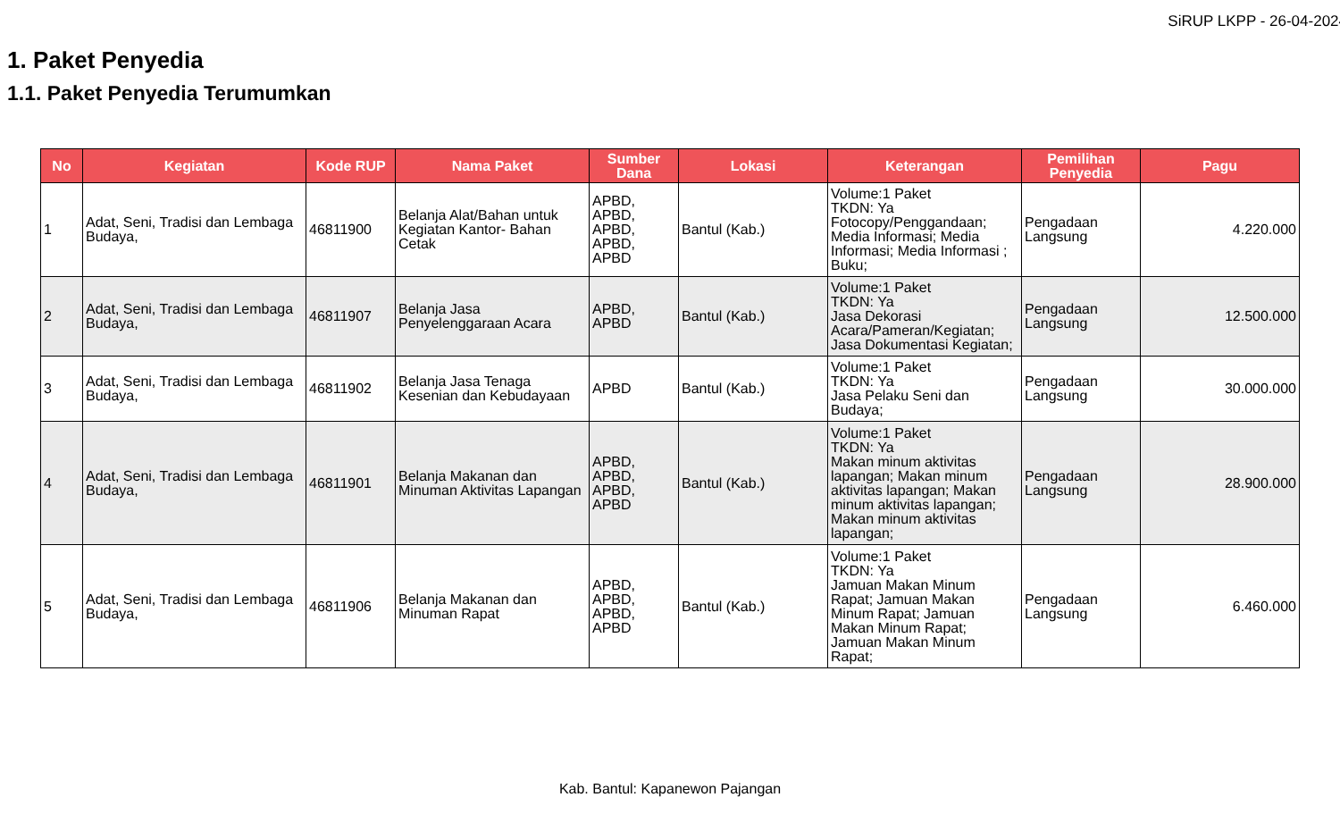SiRUP LKPP - 26-04-2024
1. Paket Penyedia
1.1. Paket Penyedia Terumumkan
| No | Kegiatan | Kode RUP | Nama Paket | Sumber Dana | Lokasi | Keterangan | Pemilihan Penyedia | Pagu |
| --- | --- | --- | --- | --- | --- | --- | --- | --- |
| 1 | Adat, Seni, Tradisi dan Lembaga Budaya, | 46811900 | Belanja Alat/Bahan untuk Kegiatan Kantor- Bahan Cetak | APBD, APBD, APBD, APBD, APBD | Bantul (Kab.) | Volume:1 Paket TKDN: Ya Fotocopy/Penggandaan; Media Informasi; Media Informasi; Media Informasi ; Buku; | Pengadaan Langsung | 4.220.000 |
| 2 | Adat, Seni, Tradisi dan Lembaga Budaya, | 46811907 | Belanja Jasa Penyelenggaraan Acara | APBD, APBD | Bantul (Kab.) | Volume:1 Paket TKDN: Ya Jasa Dekorasi Acara/Pameran/Kegiatan; Jasa Dokumentasi Kegiatan; | Pengadaan Langsung | 12.500.000 |
| 3 | Adat, Seni, Tradisi dan Lembaga Budaya, | 46811902 | Belanja Jasa Tenaga Kesenian dan Kebudayaan | APBD | Bantul (Kab.) | Volume:1 Paket TKDN: Ya Jasa Pelaku Seni dan Budaya; | Pengadaan Langsung | 30.000.000 |
| 4 | Adat, Seni, Tradisi dan Lembaga Budaya, | 46811901 | Belanja Makanan dan Minuman Aktivitas Lapangan | APBD, APBD, APBD, APBD | Bantul (Kab.) | Volume:1 Paket TKDN: Ya Makan minum aktivitas lapangan; Makan minum aktivitas lapangan; Makan minum aktivitas lapangan; Makan minum aktivitas lapangan; | Pengadaan Langsung | 28.900.000 |
| 5 | Adat, Seni, Tradisi dan Lembaga Budaya, | 46811906 | Belanja Makanan dan Minuman Rapat | APBD, APBD, APBD, APBD | Bantul (Kab.) | Volume:1 Paket TKDN: Ya Jamuan Makan Minum Rapat; Jamuan Makan Minum Rapat; Jamuan Makan Minum Rapat; Jamuan Makan Minum Rapat; | Pengadaan Langsung | 6.460.000 |
Kab. Bantul: Kapanewon Pajangan